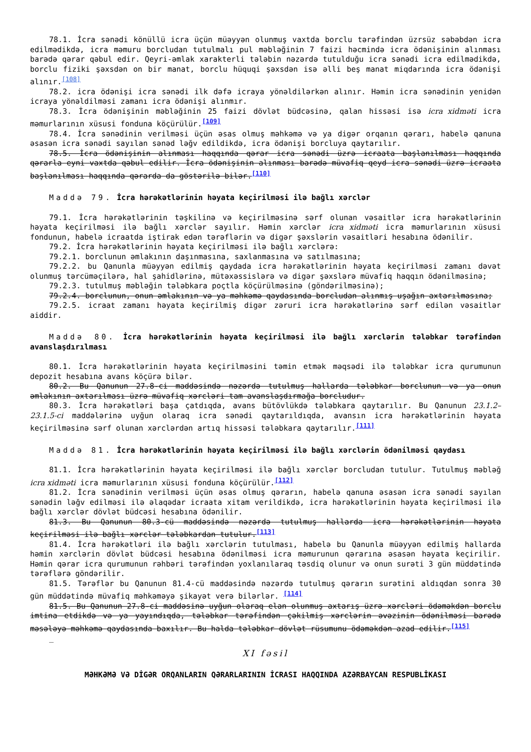78.1. İcra sənədi könüllü icra üçün müəyyən olunmuş vaxtda borclu tərəfindən üzrsüz səbəbdən icra edilmədikdə, icra məmuru borcludan tutulmalı pul məbləğinin 7 faizi həcmində icra ödənişinin alınması barədə qərar qəbul edir. Qeyri-əmlak xarakterli tələbin nəzərdə tutulduğu icra sənədi icra edilmədikdə, borclu fiziki şəxsdən on bir manat, borclu hüquqi şəxsdən isə əlli beş manat miqdarında icra ödənişi alınır.<sup>[108]</sup>
78.2. icra ödənişi icra sənədi ilk dəfə icraya yönəldilərkən alınır. Həmin icra sənədinin yenidən icraya yönəldilməsi zamanı icra ödənişi alınmır.
78.3. İcra ödənişinin məbləğinin 25 faizi dövlət büdcəsinə, qalan hissəsi isə icra xidməti icra məmurlarının xüsusi fonduna köçürülür.<sup>[109]</sup>
78.4. İcra sənədinin verilməsi üçün əsas olmuş məhkəmə və ya digər orqanın qərarı, habelə qanuna əsasən icra sənədi sayılan sənəd ləğv edildikdə, icra ödənişi borcluya qaytarılır.
78.5. İcra ödənişinin alınması haqqında qərar icra sənədi üzrə icraata başlanılması haqqında qərarla eyni vaxtda qəbul edilir. İcra ödənişinin alınması barədə müvafiq qeyd icra sənədi üzrə icraata başlanılması haqqında qərarda da göstərilə bilər.<sup>[110]</sup>
Maddə 79. İcra hərəkətlərinin həyata keçirilməsi ilə bağlı xərclər
79.1. İcra hərəkətlərinin təşkilinə və keçirilməsinə sərf olunan vəsaitlər icra hərəkətlərinin həyata keçirilməsi ilə bağlı xərclər sayılır. Həmin xərclər icra xidməti icra məmurlarının xüsusi fondunun, habelə icraatda iştirak edən tərəflərin və digər şəxslərin vəsaitləri hesabına ödənilir.
79.2. İcra hərəkətlərinin həyata keçirilməsi ilə bağlı xərclərə:
79.2.1. borclunun əmlakının daşınmasına, saxlanmasına və satılmasına;
79.2.2. bu Qanunla müəyyən edilmiş qaydada icra hərəkətlərinin həyata keçirilməsi zamanı dəvət olunmuş tərcüməçilərə, hal şahidlərinə, mütəxəssislərə və digər şəxslərə müvafiq haqqın ödənilməsinə;
79.2.3. tutulmuş məbləğin tələbkara poçtla köçürülməsinə (göndərilməsinə);
79.2.4. borclunun, onun əmlakının və ya məhkəmə qaydasında borcludan alınmış uşağın axtarılmasına;
79.2.5. icraat zamanı həyata keçirilmiş digər zəruri icra hərəkətlərinə sərf edilən vəsaitlər aiddir.
Maddə 80. İcra hərəkətlərinin həyata keçirilməsi ilə bağlı xərclərin tələbkar tərəfindən avanslaşdırılması
80.1. İcra hərəkətlərinin həyata keçirilməsini təmin etmək məqsədi ilə tələbkar icra qurumunun depozit hesabına avans köçürə bilər.
80.2. Bu Qanunun 27.8-ci maddəsində nəzərdə tutulmuş hallarda tələbkar borclunun və ya onun əmlakının axtarılması üzrə müvafiq xərcləri tam avanslaşdırmağa borcludur.
80.3. İcra hərəkətləri başa çatdıqda, avans bütövlükdə tələbkara qaytarılır. Bu Qanunun 23.1.2–23.1.5-ci maddələrinə uyğun olaraq icra sənədi qaytarıldıqda, avansın icra hərəkətlərinin həyata keçirilməsinə sərf olunan xərclərdən artıq hissəsi tələbkara qaytarılır.<sup>[111]</sup>
Maddə 81. İcra hərəkətlərinin həyata keçirilməsi ilə bağlı xərclərin ödənilməsi qaydası
81.1. İcra hərəkətlərinin həyata keçirilməsi ilə bağlı xərclər borcludan tutulur. Tutulmuş məbləğ icra xidməti icra məmurlarının xüsusi fonduna köçürülür.<sup>[112]</sup>
81.2. İcra sənədinin verilməsi üçün əsas olmuş qərarın, habelə qanuna əsasən icra sənədi sayılan sənədin ləğv edilməsi ilə əlaqədar icraata xitam verildikdə, icra hərəkətlərinin həyata keçirilməsi ilə bağlı xərclər dövlət büdcəsi hesabına ödənilir.
81.3. Bu Qanunun 80.3-cü maddəsində nəzərdə tutulmuş hallarda icra hərəkətlərinin həyata keçirilməsi ilə bağlı xərclər tələbkardan tutulur.<sup>[113]</sup>
81.4. İcra hərəkətləri ilə bağlı xərclərin tutulması, habelə bu Qanunla müəyyən edilmiş hallarda həmin xərclərin dövlət büdcəsi hesabına ödənilməsi icra məmurunun qərarına əsasən həyata keçirilir. Həmin qərar icra qurumunun rəhbəri tərəfindən yoxlanılaraq təsdiq olunur və onun surəti 3 gün müddətində tərəflərə göndərilir.
81.5. Tərəflər bu Qanunun 81.4-cü maddəsində nəzərdə tutulmuş qərarın surətini aldıqdan sonra 30 gün müddətində müvafiq məhkəməyə şikayət verə bilərlər. <sup>[114]</sup>
81.5. Bu Qanunun 27.8-ci maddəsinə uyğun olaraq elan olunmuş axtarış üzrə xərcləri ödəməkdən borclu imtina etdikdə və ya yayındıqda, tələbkar tərəfindən çəkilmiş xərclərin əvəzinin ödənilməsi barədə məsələyə məhkəmə qaydasında baxılır. Bu halda tələbkar dövlət rüsumunu ödəməkdən azad edilir.<sup>[115]</sup>
_
XI fəsil
MƏHKƏMƏ VƏ DİGƏR ORQANLARIN QƏRARLARININ İCRASI HAQQINDA AZƏRBAYCAN RESPUBLİKASI